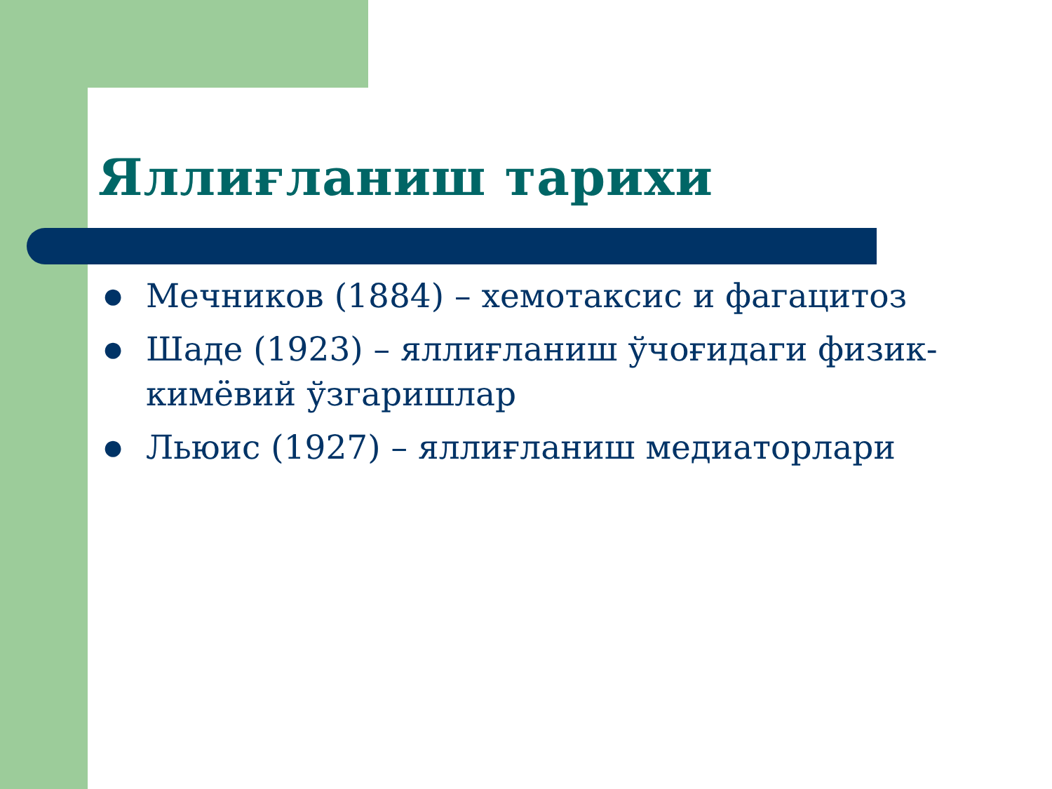Яллиғланиш тарихи
● Мечников (1884) – хемотаксис и фагацитоз
● Шаде (1923) – яллиғланиш ўчоғидаги физик-кимёвий ўзгаришлар
● Льюис (1927) – яллиғланиш медиаторлари